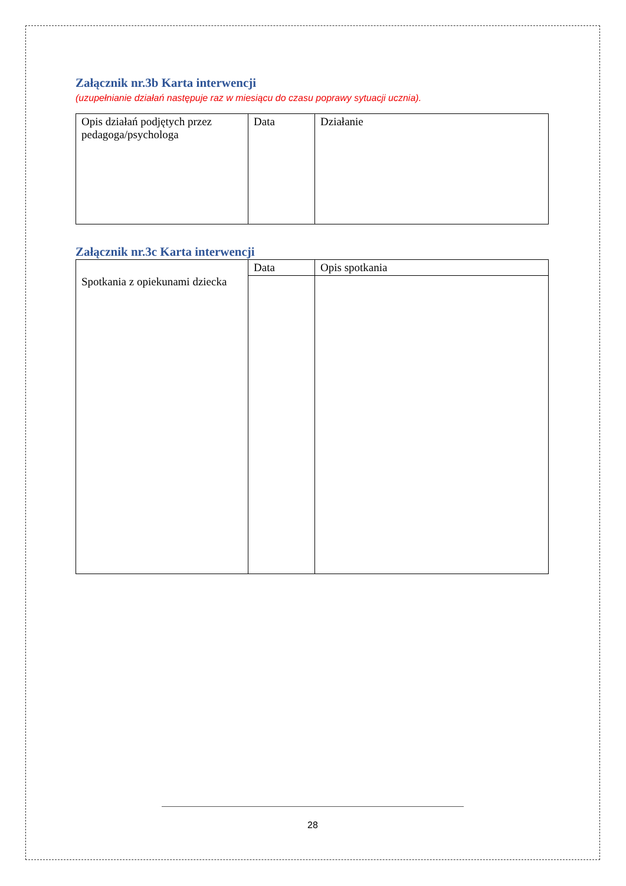Załącznik nr.3b Karta interwencji
(uzupełnianie działań następuje raz w miesiącu do czasu poprawy sytuacji ucznia).
| Opis działań podjętych przez pedagoga/psychologa | Data | Działanie |
Załącznik nr.3c Karta interwencji
| Spotkania z opiekunami dziecka | Data | Opis spotkania |
28